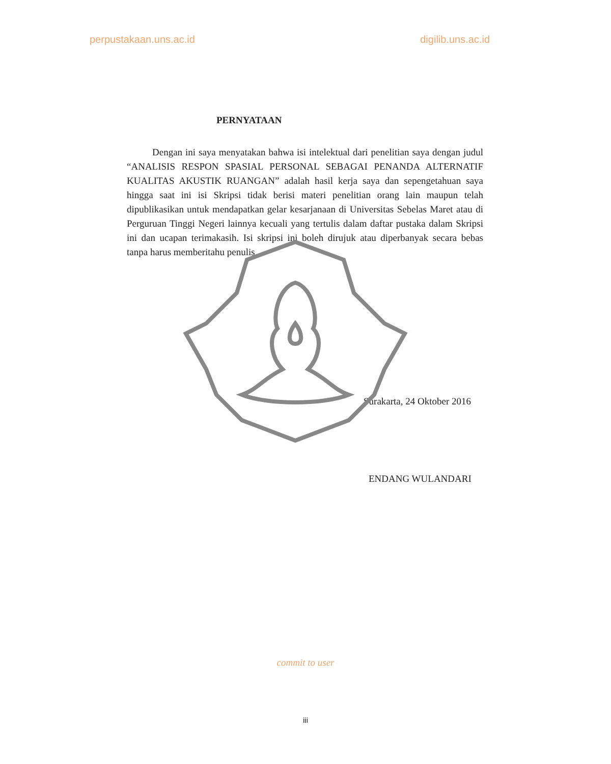perpustakaan.uns.ac.id digilib.uns.ac.id
PERNYATAAN
Dengan ini saya menyatakan bahwa isi intelektual dari penelitian saya dengan judul “ANALISIS RESPON SPASIAL PERSONAL SEBAGAI PENANDA ALTERNATIF KUALITAS AKUSTIK RUANGAN” adalah hasil kerja saya dan sepengetahuan saya hingga saat ini isi Skripsi tidak berisi materi penelitian orang lain maupun telah dipublikasikan untuk mendapatkan gelar kesarjanaan di Universitas Sebelas Maret atau di Perguruan Tinggi Negeri lainnya kecuali yang tertulis dalam daftar pustaka dalam Skripsi ini dan ucapan terimakasih. Isi skripsi ini boleh dirujuk atau diperbanyak secara bebas tanpa harus memberitahu penulis.
Surakarta, 24 Oktober 2016
ENDANG WULANDARI
commit to user
iii